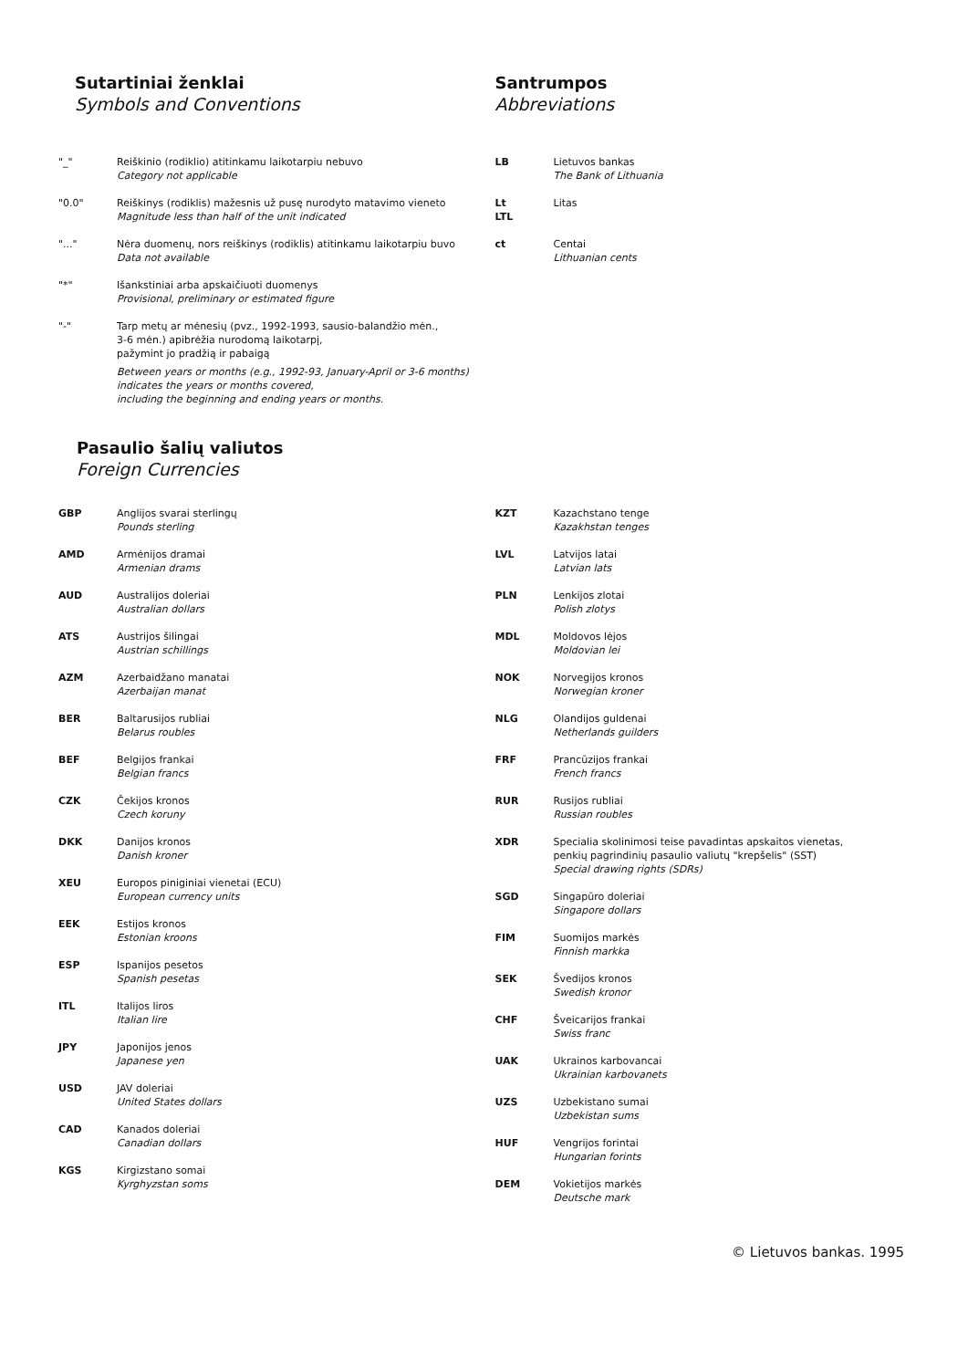Sutartiniai ženklai
Symbols and Conventions
| "_" | Reiškinio (rodiklio) atitinkamu laikotarpiu nebuvo Category not applicable |
| "0.0" | Reiškinys (rodiklis) mažesnis už pusę nurodyto matavimo vieneto Magnitude less than half of the unit indicated |
| "..." | Nėra duomenų, nors reiškinys (rodiklis) atitinkamu laikotarpiu buvo Data not available |
| "*" | Išankstiniai arba apskaičiuoti duomenys Provisional, preliminary or estimated figure |
| "-" | Tarp metų ar mėnesių (pvz., 1992-1993, sausio-balandžio mėn., 3-6 mėn.) apibrėžia nurodomą laikotarpį, pažymint jo pradžią ir pabaigą Between years or months (e.g., 1992-93, January-April or 3-6 months) indicates the years or months covered, including the beginning and ending years or months. |
Santrumpos
Abbreviations
| LB | Lietuvos bankas The Bank of Lithuania |
| Lt LTL | Litas |
| ct | Centai Lithuanian cents |
Pasaulio šalių valiutos
Foreign Currencies
| GBP | Anglijos svarai sterlingų Pounds sterling |
| AMD | Armėnijos dramai Armenian drams |
| AUD | Australijos doleriai Australian dollars |
| ATS | Austrijos šilingai Austrian schillings |
| AZM | Azerbaidžano manatai Azerbaijan manat |
| BER | Baltarusijos rubliai Belarus roubles |
| BEF | Belgijos frankai Belgian francs |
| CZK | Čekijos kronos Czech koruny |
| DKK | Danijos kronos Danish kroner |
| XEU | Europos piniginiai vienetai (ECU) European currency units |
| EEK | Estijos kronos Estonian kroons |
| ESP | Ispanijos pesetos Spanish pesetas |
| ITL | Italijos liros Italian lire |
| JPY | Japonijos jenos Japanese yen |
| USD | JAV doleriai United States dollars |
| CAD | Kanados doleriai Canadian dollars |
| KGS | Kirgizstano somai Kyrghyzstan soms |
| KZT | Kazachstano tenge Kazakhstan tenges |
| LVL | Latvijos latai Latvian lats |
| PLN | Lenkijos zlotai Polish zlotys |
| MDL | Moldovos lėjos Moldovian lei |
| NOK | Norvegijos kronos Norwegian kroner |
| NLG | Olandijos guldenai Netherlands guilders |
| FRF | Prancūzijos frankai French francs |
| RUR | Rusijos rubliai Russian roubles |
| XDR | Specialia skolinimosi teise pavadintas apskaitos vienetas, penkių pagrindinių pasaulio valiutų "krepšelis" (SST) Special drawing rights (SDRs) |
| SGD | Singapūro doleriai Singapore dollars |
| FIM | Suomijos markės Finnish markka |
| SEK | Švedijos kronos Swedish kronor |
| CHF | Šveicarijos frankai Swiss franc |
| UAK | Ukrainos karbovancai Ukrainian karbovanets |
| UZS | Uzbekistano sumai Uzbekistan sums |
| HUF | Vengrijos forintai Hungarian forints |
| DEM | Vokietijos markės Deutsche mark |
© Lietuvos bankas. 1995